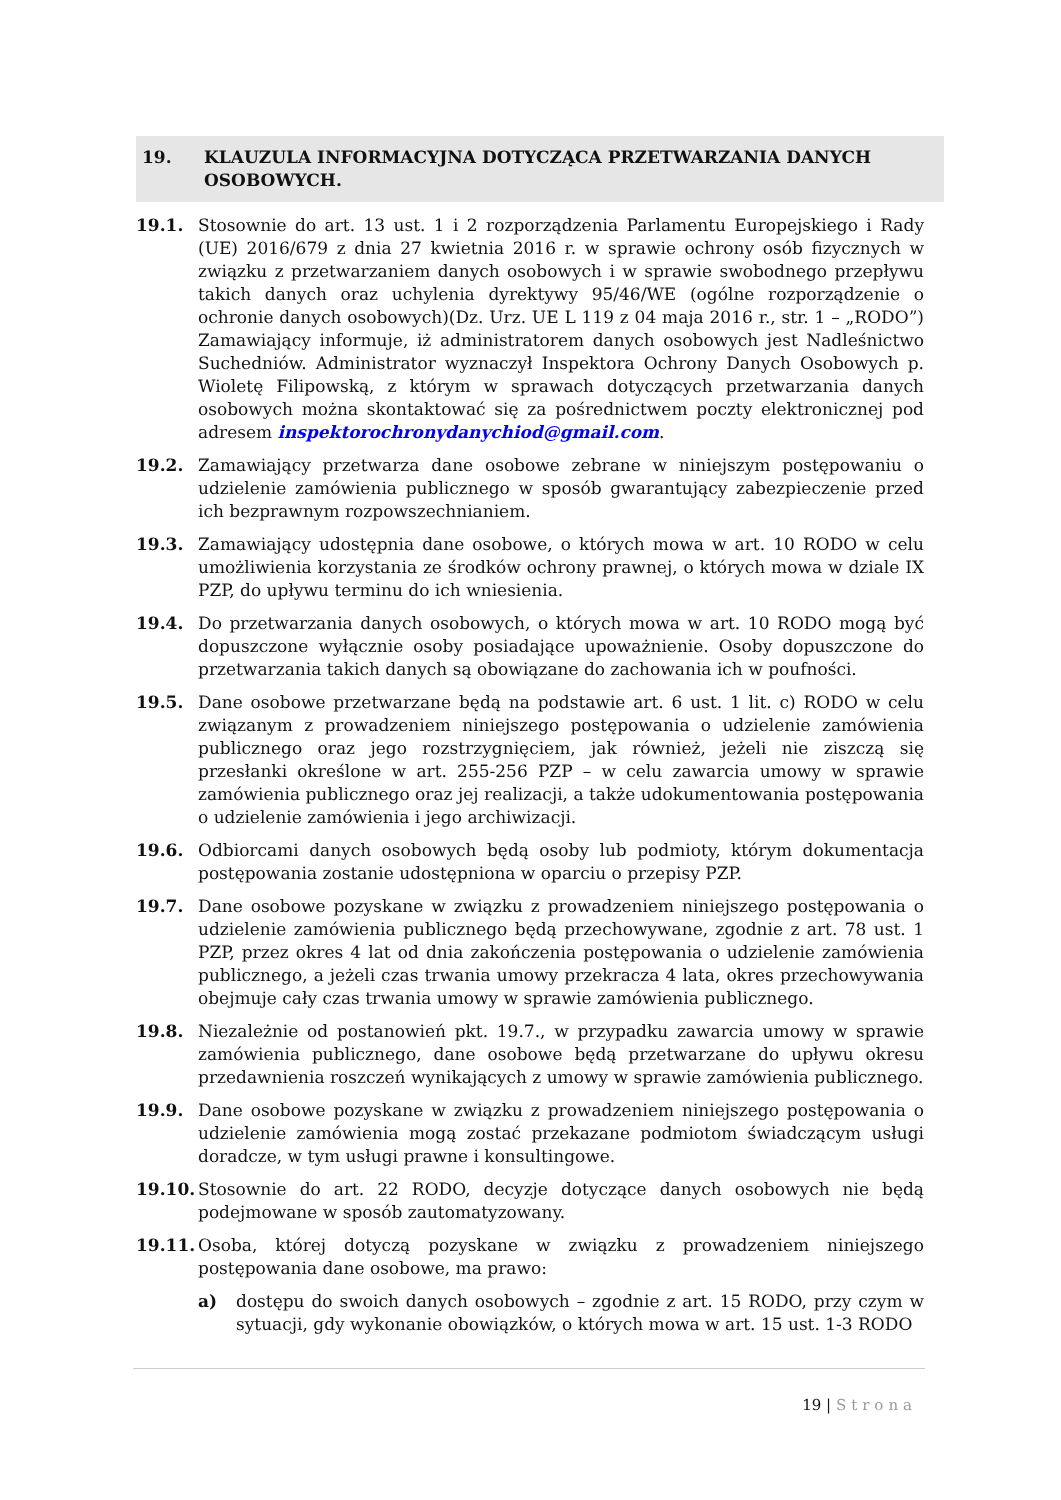19. KLAUZULA INFORMACYJNA DOTYCZĄCA PRZETWARZANIA DANYCH OSOBOWYCH.
19.1. Stosownie do art. 13 ust. 1 i 2 rozporządzenia Parlamentu Europejskiego i Rady (UE) 2016/679 z dnia 27 kwietnia 2016 r. w sprawie ochrony osób fizycznych w związku z przetwarzaniem danych osobowych i w sprawie swobodnego przepływu takich danych oraz uchylenia dyrektywy 95/46/WE (ogólne rozporządzenie o ochronie danych osobowych)(Dz. Urz. UE L 119 z 04 maja 2016 r., str. 1 – „RODO”) Zamawiający informuje, iż administratorem danych osobowych jest Nadleśnictwo Suchedniów. Administrator wyznaczył Inspektora Ochrony Danych Osobowych p. Wioletę Filipowską, z którym w sprawach dotyczących przetwarzania danych osobowych można skontaktować się za pośrednictwem poczty elektronicznej pod adresem inspektorochronydanychiod@gmail.com.
19.2. Zamawiający przetwarza dane osobowe zebrane w niniejszym postępowaniu o udzielenie zamówienia publicznego w sposób gwarantujący zabezpieczenie przed ich bezprawnym rozpowszechnianiem.
19.3. Zamawiający udostępnia dane osobowe, o których mowa w art. 10 RODO w celu umożliwienia korzystania ze środków ochrony prawnej, o których mowa w dziale IX PZP, do upływu terminu do ich wniesienia.
19.4. Do przetwarzania danych osobowych, o których mowa w art. 10 RODO mogą być dopuszczone wyłącznie osoby posiadające upoważnienie. Osoby dopuszczone do przetwarzania takich danych są obowiązane do zachowania ich w poufności.
19.5. Dane osobowe przetwarzane będą na podstawie art. 6 ust. 1 lit. c) RODO w celu związanym z prowadzeniem niniejszego postępowania o udzielenie zamówienia publicznego oraz jego rozstrzygnięciem, jak również, jeżeli nie ziszczą się przesłanki określone w art. 255-256 PZP – w celu zawarcia umowy w sprawie zamówienia publicznego oraz jej realizacji, a także udokumentowania postępowania o udzielenie zamówienia i jego archiwizacji.
19.6. Odbiorcami danych osobowych będą osoby lub podmioty, którym dokumentacja postępowania zostanie udostępniona w oparciu o przepisy PZP.
19.7. Dane osobowe pozyskane w związku z prowadzeniem niniejszego postępowania o udzielenie zamówienia publicznego będą przechowywane, zgodnie z art. 78 ust. 1 PZP, przez okres 4 lat od dnia zakończenia postępowania o udzielenie zamówienia publicznego, a jeżeli czas trwania umowy przekracza 4 lata, okres przechowywania obejmuje cały czas trwania umowy w sprawie zamówienia publicznego.
19.8. Niezależnie od postanowień pkt. 19.7., w przypadku zawarcia umowy w sprawie zamówienia publicznego, dane osobowe będą przetwarzane do upływu okresu przedawnienia roszczeń wynikających z umowy w sprawie zamówienia publicznego.
19.9. Dane osobowe pozyskane w związku z prowadzeniem niniejszego postępowania o udzielenie zamówienia mogą zostać przekazane podmiotom świadczącym usługi doradcze, w tym usługi prawne i konsultingowe.
19.10. Stosownie do art. 22 RODO, decyzje dotyczące danych osobowych nie będą podejmowane w sposób zautomatyzowany.
19.11. Osoba, której dotyczą pozyskane w związku z prowadzeniem niniejszego postępowania dane osobowe, ma prawo:
a) dostępu do swoich danych osobowych – zgodnie z art. 15 RODO, przy czym w sytuacji, gdy wykonanie obowiązków, o których mowa w art. 15 ust. 1-3 RODO
19 | Strona